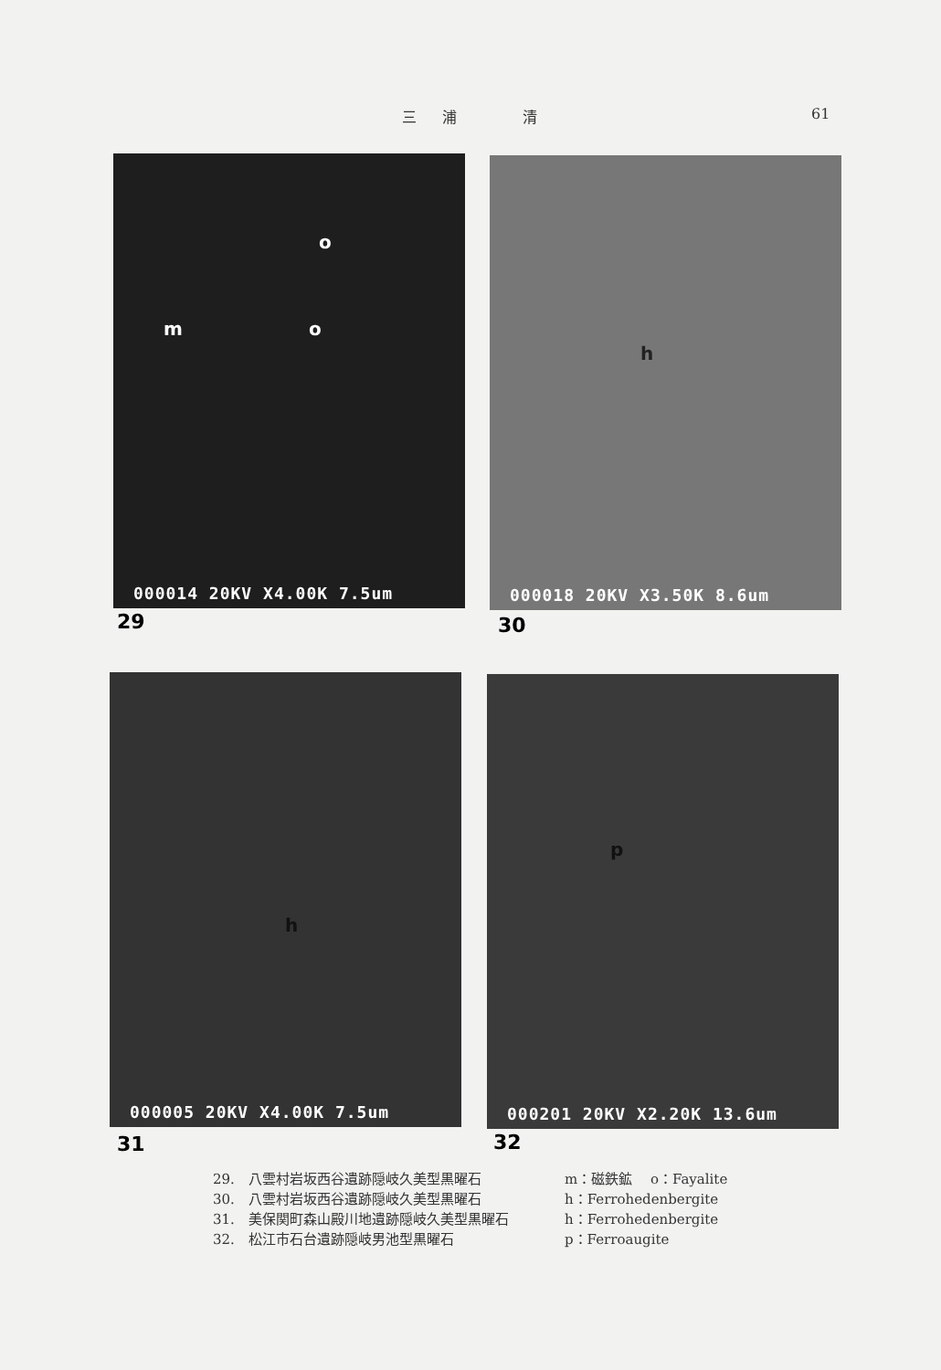三浦　清 61
o
m o
000014 20KV X4.00K 7.5um
29
h
000018 20KV X3.50K 8.6um
30
h
000005 20KV X4.00K 7.5um
31
p
000201 20KV X2.20K 13.6um
32
29.　八雲村岩坂西谷遺跡隠岐久美型黒曜石 m：磁鉄鉱　 o：Fayalite
30.　八雲村岩坂西谷遺跡隠岐久美型黒曜石 h：Ferrohedenbergite
31.　美保関町森山殿川地遺跡隠岐久美型黒曜石 h：Ferrohedenbergite
32.　松江市石台遺跡隠岐男池型黒曜石 p：Ferroaugite